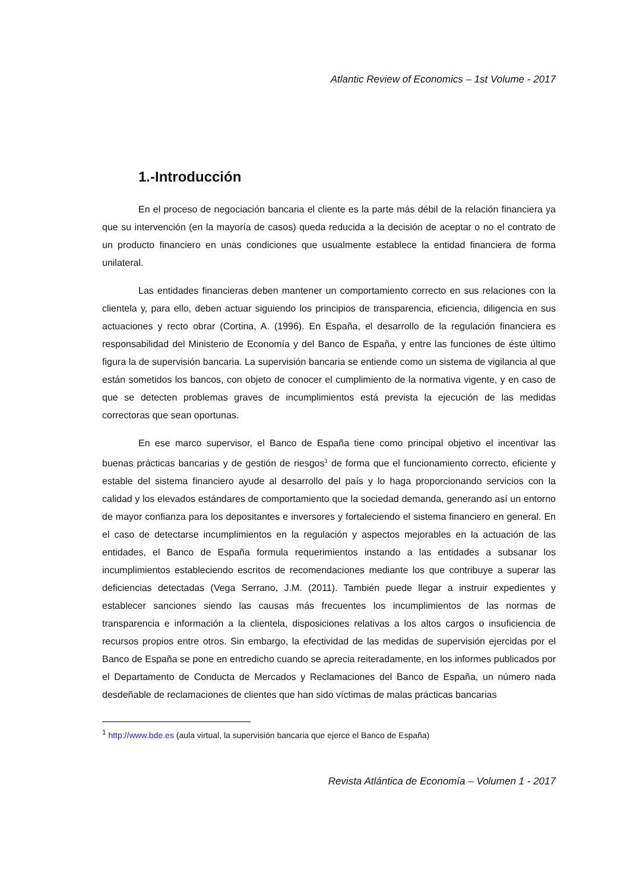Atlantic Review of Economics – 1st Volume - 2017
1.-Introducción
En el proceso de negociación bancaria el cliente es la parte más débil de la relación financiera ya que su intervención (en la mayoría de casos) queda reducida a la decisión de aceptar o no el contrato de un producto financiero en unas condiciones que usualmente establece la entidad financiera de forma unilateral.
Las entidades financieras deben mantener un comportamiento correcto en sus relaciones con la clientela y, para ello, deben actuar siguiendo los principios de transparencia, eficiencia, diligencia en sus actuaciones y recto obrar (Cortina, A. (1996). En España, el desarrollo de la regulación financiera es responsabilidad del Ministerio de Economía y del Banco de España, y entre las funciones de éste último figura la de supervisión bancaria. La supervisión bancaria se entiende como un sistema de vigilancia al que están sometidos los bancos, con objeto de conocer el cumplimiento de la normativa vigente, y en caso de que se detecten problemas graves de incumplimientos está prevista la ejecución de las medidas correctoras que sean oportunas.
En ese marco supervisor, el Banco de España tiene como principal objetivo el incentivar las buenas prácticas bancarias y de gestión de riesgos<sup>1</sup> de forma que el funcionamiento correcto, eficiente y estable del sistema financiero ayude al desarrollo del país y lo haga proporcionando servicios con la calidad y los elevados estándares de comportamiento que la sociedad demanda, generando así un entorno de mayor confianza para los depositantes e inversores y fortaleciendo el sistema financiero en general. En el caso de detectarse incumplimientos en la regulación y aspectos mejorables en la actuación de las entidades, el Banco de España formula requerimientos instando a las entidades a subsanar los incumplimientos estableciendo escritos de recomendaciones mediante los que contribuye a superar las deficiencias detectadas (Vega Serrano, J.M. (2011). También puede llegar a instruir expedientes y establecer sanciones siendo las causas más frecuentes los incumplimientos de las normas de transparencia e información a la clientela, disposiciones relativas a los altos cargos o insuficiencia de recursos propios entre otros. Sin embargo, la efectividad de las medidas de supervisión ejercidas por el Banco de España se pone en entredicho cuando se aprecia reiteradamente, en los informes publicados por el Departamento de Conducta de Mercados y Reclamaciones del Banco de España, un número nada desdeñable de reclamaciones de clientes que han sido víctimas de malas prácticas bancarias
<sup>1</sup> http://www.bde.es (aula virtual, la supervisión bancaria que ejerce el Banco de España)
Revista Atlántica de Economía – Volumen 1 - 2017